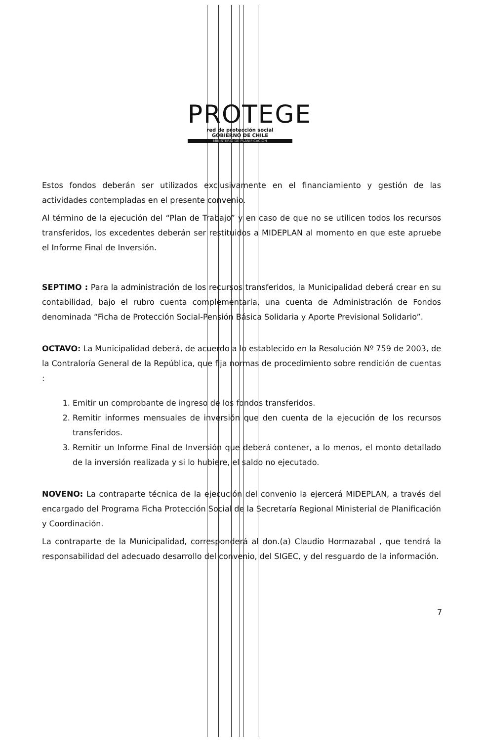PROTEGE
red de protección social
GOBIERNO DE CHILE
MINISTERIO DE PLANIFICACIÓN
Estos fondos deberán ser utilizados exclusivamente en el financiamiento y gestión de las actividades contempladas en el presente convenio.
Al término de la ejecución del “Plan de Trabajo” y en caso de que no se utilicen todos los recursos transferidos, los excedentes deberán ser restituidos a MIDEPLAN al momento en que este apruebe el Informe Final de Inversión.
SEPTIMO : Para la administración de los recursos transferidos, la Municipalidad deberá crear en su contabilidad, bajo el rubro cuenta complementaria, una cuenta de Administración de Fondos denominada “Ficha de Protección Social-Pensión Básica Solidaria y Aporte Previsional Solidario”.
OCTAVO: La Municipalidad deberá, de acuerdo a lo establecido en la Resolución Nº 759 de 2003, de la Contraloría General de la República, que fija normas de procedimiento sobre rendición de cuentas :
1. Emitir un comprobante de ingreso de los fondos transferidos.
2. Remitir informes mensuales de inversión que den cuenta de la ejecución de los recursos transferidos.
3. Remitir un Informe Final de Inversión que deberá contener, a lo menos, el monto detallado de la inversión realizada y si lo hubiere, el saldo no ejecutado.
NOVENO: La contraparte técnica de la ejecución del convenio la ejercerá MIDEPLAN, a través del encargado del Programa Ficha Protección Social de la Secretaría Regional Ministerial de Planificación y Coordinación.
La contraparte de la Municipalidad, corresponderá al don.(a) Claudio Hormazabal , que tendrá la responsabilidad del adecuado desarrollo del convenio, del SIGEC, y del resguardo de la información.
7